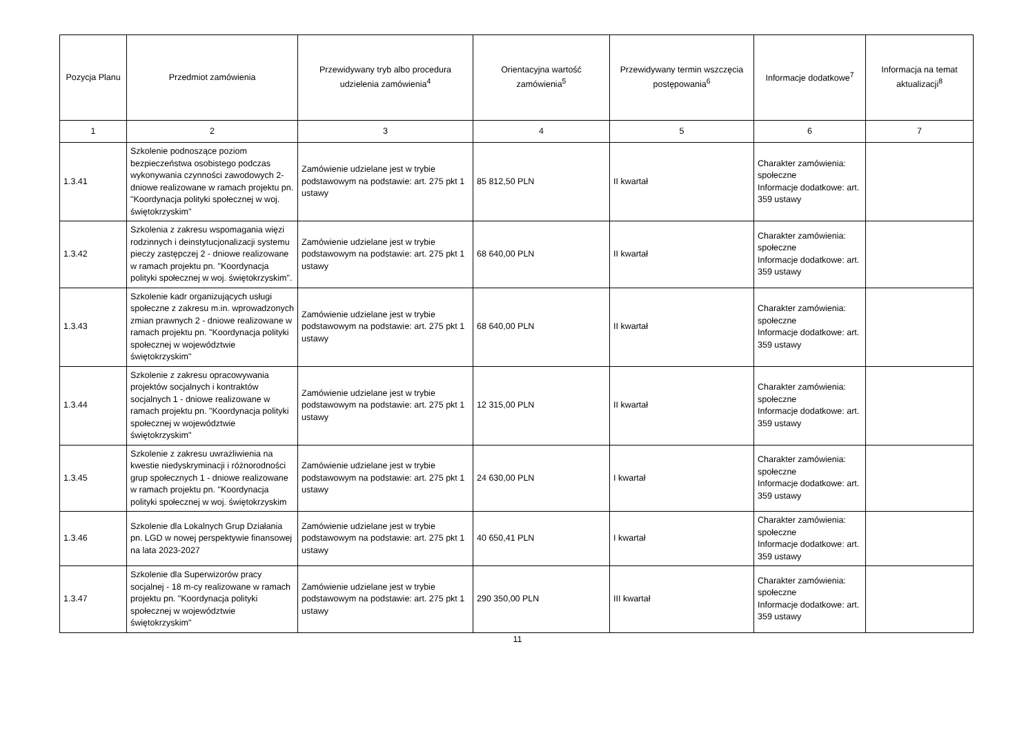| Pozycja Planu | Przedmiot zamówienia | Przewidywany tryb albo procedura udzielenia zamówienia<sup>4</sup> | Orientacyjna wartość zamówienia<sup>5</sup> | Przewidywany termin wszczęcia postępowania<sup>6</sup> | Informacje dodatkowe<sup>7</sup> | Informacja na temat aktualizacji<sup>8</sup> |
| --- | --- | --- | --- | --- | --- | --- |
| 1 | 2 | 3 | 4 | 5 | 6 | 7 |
| 1.3.41 | Szkolenie podnoszące poziom bezpieczeństwa osobistego podczas wykonywania czynności zawodowych 2- dniowe realizowane w ramach projektu pn. "Koordynacja polityki społecznej w woj. świętokrzyskim" | Zamówienie udzielane jest w trybie podstawowym na podstawie: art. 275 pkt 1 ustawy | 85 812,50 PLN | II kwartał | Charakter zamówienia: społeczne Informacje dodatkowe: art. 359 ustawy | |
| 1.3.42 | Szkolenia z zakresu wspomagania więzi rodzinnych i deinstytucjonalizacji systemu pieczy zastępczej 2 - dniowe realizowane w ramach projektu pn. "Koordynacja polityki społecznej w woj. świętokrzyskim". | Zamówienie udzielane jest w trybie podstawowym na podstawie: art. 275 pkt 1 ustawy | 68 640,00 PLN | II kwartał | Charakter zamówienia: społeczne Informacje dodatkowe: art. 359 ustawy | |
| 1.3.43 | Szkolenie kadr organizujących usługi społeczne z zakresu m.in. wprowadzonych zmian prawnych 2 - dniowe realizowane w ramach projektu pn. "Koordynacja polityki społecznej w województwie świętokrzyskim" | Zamówienie udzielane jest w trybie podstawowym na podstawie: art. 275 pkt 1 ustawy | 68 640,00 PLN | II kwartał | Charakter zamówienia: społeczne Informacje dodatkowe: art. 359 ustawy | |
| 1.3.44 | Szkolenie z zakresu opracowywania projektów socjalnych i kontraktów socjalnych 1 - dniowe realizowane w ramach projektu pn. "Koordynacja polityki społecznej w województwie świętokrzyskim" | Zamówienie udzielane jest w trybie podstawowym na podstawie: art. 275 pkt 1 ustawy | 12 315,00 PLN | II kwartał | Charakter zamówienia: społeczne Informacje dodatkowe: art. 359 ustawy | |
| 1.3.45 | Szkolenie z zakresu uwrażliwienia na kwestie niedyskryminacji i różnorodności grup społecznych 1 - dniowe realizowane w ramach projektu pn. "Koordynacja polityki społecznej w woj. świętokrzyskim | Zamówienie udzielane jest w trybie podstawowym na podstawie: art. 275 pkt 1 ustawy | 24 630,00 PLN | I kwartał | Charakter zamówienia: społeczne Informacje dodatkowe: art. 359 ustawy | |
| 1.3.46 | Szkolenie dla Lokalnych Grup Działania pn. LGD w nowej perspektywie finansowej na lata 2023-2027 | Zamówienie udzielane jest w trybie podstawowym na podstawie: art. 275 pkt 1 ustawy | 40 650,41 PLN | I kwartał | Charakter zamówienia: społeczne Informacje dodatkowe: art. 359 ustawy | |
| 1.3.47 | Szkolenie dla Superwizorów pracy socjalnej - 18 m-cy realizowane w ramach projektu pn. "Koordynacja polityki społecznej w województwie świętokrzyskim" | Zamówienie udzielane jest w trybie podstawowym na podstawie: art. 275 pkt 1 ustawy | 290 350,00 PLN | III kwartał | Charakter zamówienia: społeczne Informacje dodatkowe: art. 359 ustawy | |
11